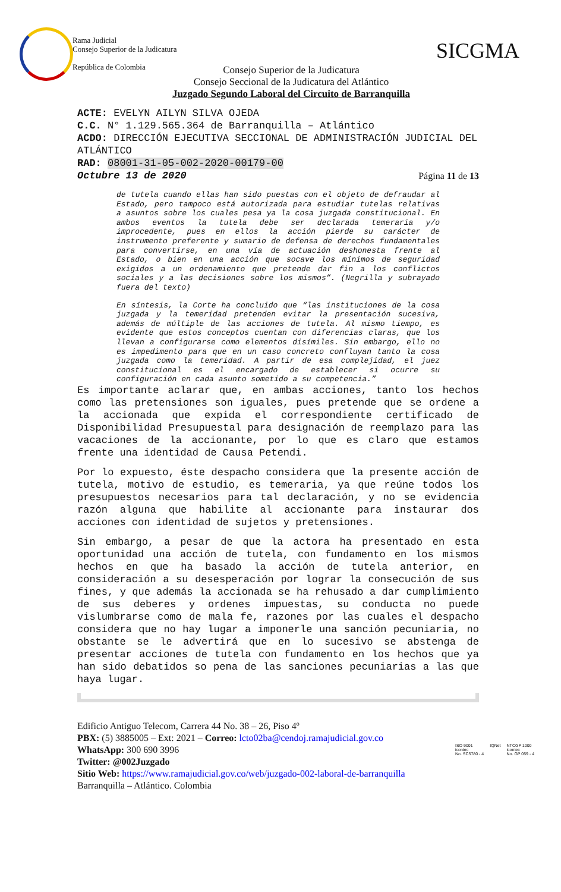Rama Judicial
Consejo Superior de la Judicatura
República de Colombia
SICGMA
Consejo Superior de la Judicatura
Consejo Seccional de la Judicatura del Atlántico
Juzgado Segundo Laboral del Circuito de Barranquilla
ACTE: EVELYN AILYN SILVA OJEDA
C.C. N° 1.129.565.364 de Barranquilla – Atlántico
ACDO: DIRECCIÓN EJECUTIVA SECCIONAL DE ADMINISTRACIÓN JUDICIAL DEL ATLÁNTICO
RAD: 08001-31-05-002-2020-00179-00
Octubre 13 de 2020 Página 11 de 13
de tutela cuando ellas han sido puestas con el objeto de defraudar al Estado, pero tampoco está autorizada para estudiar tutelas relativas a asuntos sobre los cuales pesa ya la cosa juzgada constitucional. En ambos eventos la tutela debe ser declarada temeraria y/o improcedente, pues en ellos la acción pierde su carácter de instrumento preferente y sumario de defensa de derechos fundamentales para convertirse, en una vía de actuación deshonesta frente al Estado, o bien en una acción que socave los mínimos de seguridad exigidos a un ordenamiento que pretende dar fin a los conflictos sociales y a las decisiones sobre los mismos”. (Negrilla y subrayado fuera del texto)
En síntesis, la Corte ha concluido que “las instituciones de la cosa juzgada y la temeridad pretenden evitar la presentación sucesiva, además de múltiple de las acciones de tutela. Al mismo tiempo, es evidente que estos conceptos cuentan con diferencias claras, que los llevan a configurarse como elementos disímiles. Sin embargo, ello no es impedimento para que en un caso concreto confluyan tanto la cosa juzgada como la temeridad. A partir de esa complejidad, el juez constitucional es el encargado de establecer si ocurre su configuración en cada asunto sometido a su competencia.”
Es importante aclarar que, en ambas acciones, tanto los hechos como las pretensiones son iguales, pues pretende que se ordene a la accionada que expida el correspondiente certificado de Disponibilidad Presupuestal para designación de reemplazo para las vacaciones de la accionante, por lo que es claro que estamos frente una identidad de Causa Petendi.
Por lo expuesto, éste despacho considera que la presente acción de tutela, motivo de estudio, es temeraria, ya que reúne todos los presupuestos necesarios para tal declaración, y no se evidencia razón alguna que habilite al accionante para instaurar dos acciones con identidad de sujetos y pretensiones.
Sin embargo, a pesar de que la actora ha presentado en esta oportunidad una acción de tutela, con fundamento en los mismos hechos en que ha basado la acción de tutela anterior, en consideración a su desesperación por lograr la consecución de sus fines, y que además la accionada se ha rehusado a dar cumplimiento de sus deberes y ordenes impuestas, su conducta no puede vislumbrarse como de mala fe, razones por las cuales el despacho considera que no hay lugar a imponerle una sanción pecuniaria, no obstante se le advertirá que en lo sucesivo se abstenga de presentar acciones de tutela con fundamento en los hechos que ya han sido debatidos so pena de las sanciones pecuniarias a las que haya lugar.
Edificio Antiguo Telecom, Carrera 44 No. 38 – 26, Piso 4º
PBX: (5) 3885005 – Ext: 2021 – Correo: lcto02ba@cendoj.ramajudicial.gov.co
WhatsApp: 300 690 3996
Twitter: @002Juzgado
Sitio Web: https://www.ramajudicial.gov.co/web/juzgado-002-laboral-de-barranquilla
Barranquilla – Atlántico. Colombia
ISO 9001
icontec
No. SC5780 - 4
IQNet NTCGP 1000
icontec
No. GP 059 - 4